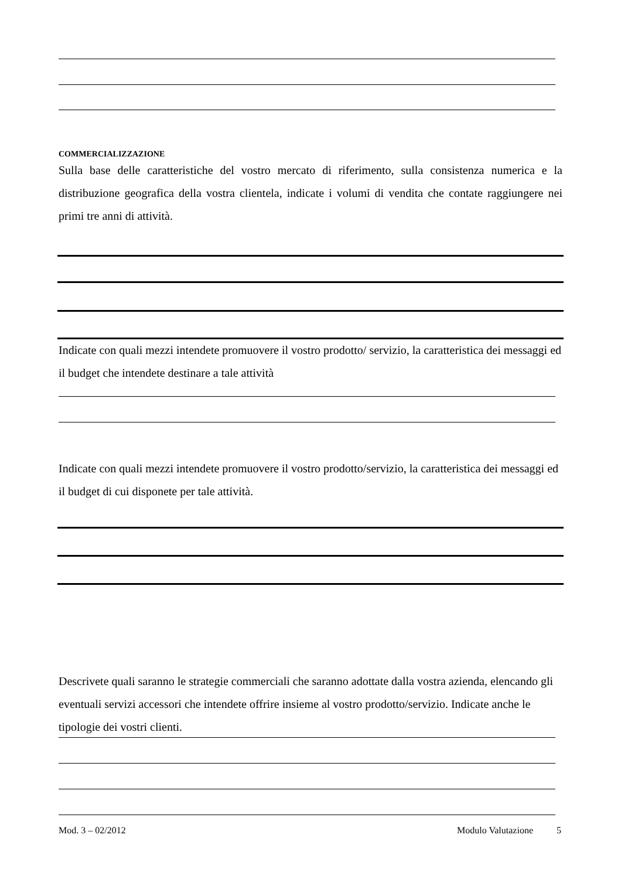COMMERCIALIZZAZIONE
Sulla base delle caratteristiche del vostro mercato di riferimento, sulla consistenza numerica e la distribuzione geografica della vostra clientela, indicate i volumi di vendita che contate raggiungere nei primi tre anni di attività.
Indicate con quali mezzi intendete promuovere il vostro prodotto/ servizio, la caratteristica dei messaggi ed il budget che intendete destinare a tale attività
Indicate con quali mezzi intendete promuovere il vostro prodotto/servizio, la caratteristica dei messaggi ed il budget di cui disponete per tale attività.
Descrivete quali saranno le strategie commerciali che saranno adottate dalla vostra azienda, elencando gli eventuali servizi accessori che intendete offrire insieme al vostro prodotto/servizio. Indicate anche le tipologie dei vostri clienti.
Mod. 3 – 02/2012 Modulo Valutazione 5